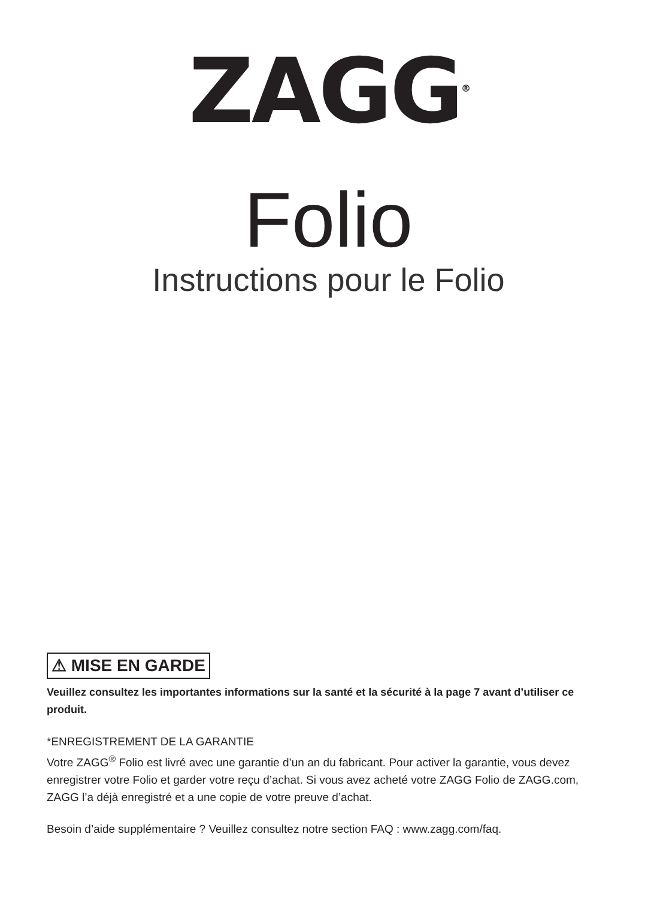ZAGG<sup>®</sup>
Folio
Instructions pour le Folio
⚠ MISE EN GARDE
Veuillez consultez les importantes informations sur la santé et la sécurité à la page 7 avant d’utiliser ce produit.
*ENREGISTREMENT DE LA GARANTIE
Votre ZAGG<sup>®</sup> Folio est livré avec une garantie d’un an du fabricant. Pour activer la garantie, vous devez enregistrer votre Folio et garder votre reçu d’achat. Si vous avez acheté votre ZAGG Folio de ZAGG.com, ZAGG l’a déjà enregistré et a une copie de votre preuve d’achat.
Besoin d’aide supplémentaire ? Veuillez consultez notre section FAQ : www.zagg.com/faq.